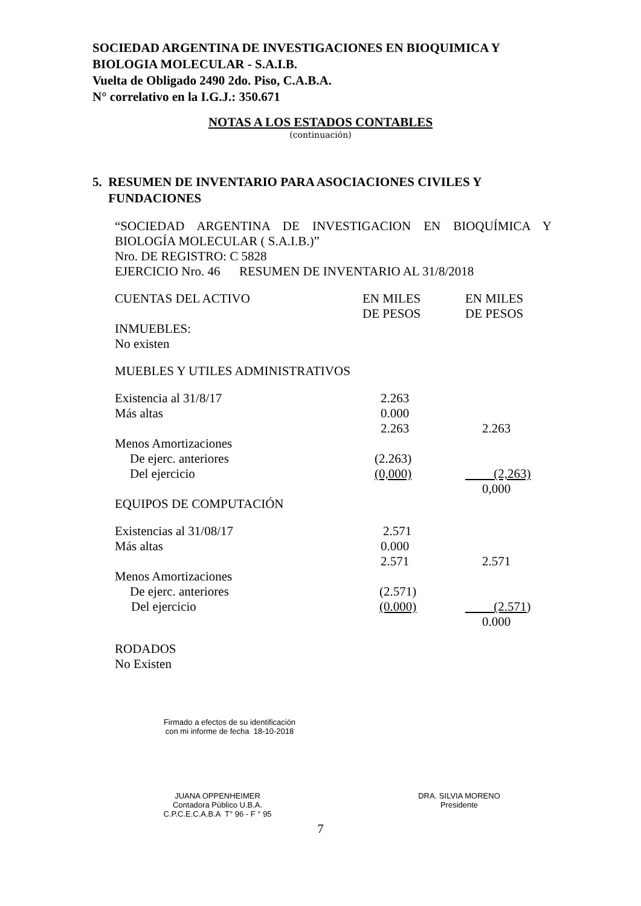SOCIEDAD ARGENTINA DE INVESTIGACIONES EN BIOQUIMICA Y
BIOLOGIA MOLECULAR - S.A.I.B.
Vuelta de Obligado 2490 2do. Piso, C.A.B.A.
N° correlativo en la I.G.J.: 350.671
NOTAS A LOS ESTADOS CONTABLES
(continuación)
5. RESUMEN DE INVENTARIO PARA ASOCIACIONES CIVILES Y
FUNDACIONES
“SOCIEDAD ARGENTINA DE INVESTIGACION EN BIOQUÍMICA Y BIOLOGÍA MOLECULAR ( S.A.I.B.)”
Nro. DE REGISTRO: C 5828
EJERCICIO Nro. 46 RESUMEN DE INVENTARIO AL 31/8/2018
| CUENTAS DEL ACTIVO | EN MILES DE PESOS | EN MILES DE PESOS |
| INMUEBLES: | | |
| No existen | | |
| MUEBLES Y UTILES ADMINISTRATIVOS | | |
| Existencia al 31/8/17 | 2.263 | |
| Más altas | 0.000 | |
| | 2.263 | 2.263 |
| Menos Amortizaciones | | |
| De ejerc. anteriores | (2.263) | |
| Del ejercicio | (0,000) | (2,263) |
| | | 0,000 |
| EQUIPOS DE COMPUTACIÓN | | |
| Existencias al 31/08/17 | 2.571 | |
| Más altas | 0.000 | |
| | 2.571 | 2.571 |
| Menos Amortizaciones | | |
| De ejerc. anteriores | (2.571) | |
| Del ejercicio | (0.000) | (2.571 ) |
| | | 0.000 |
| RODADOS | | |
| No Existen | | |
Firmado a efectos de su identificación
con mi informe de fecha 18-10-2018
JUANA OPPENHEIMER
Contadora Público U.B.A.
C.P.C.E.C.A.B.A T° 96 - F ° 95
DRA. SILVIA MORENO
Presidente
7